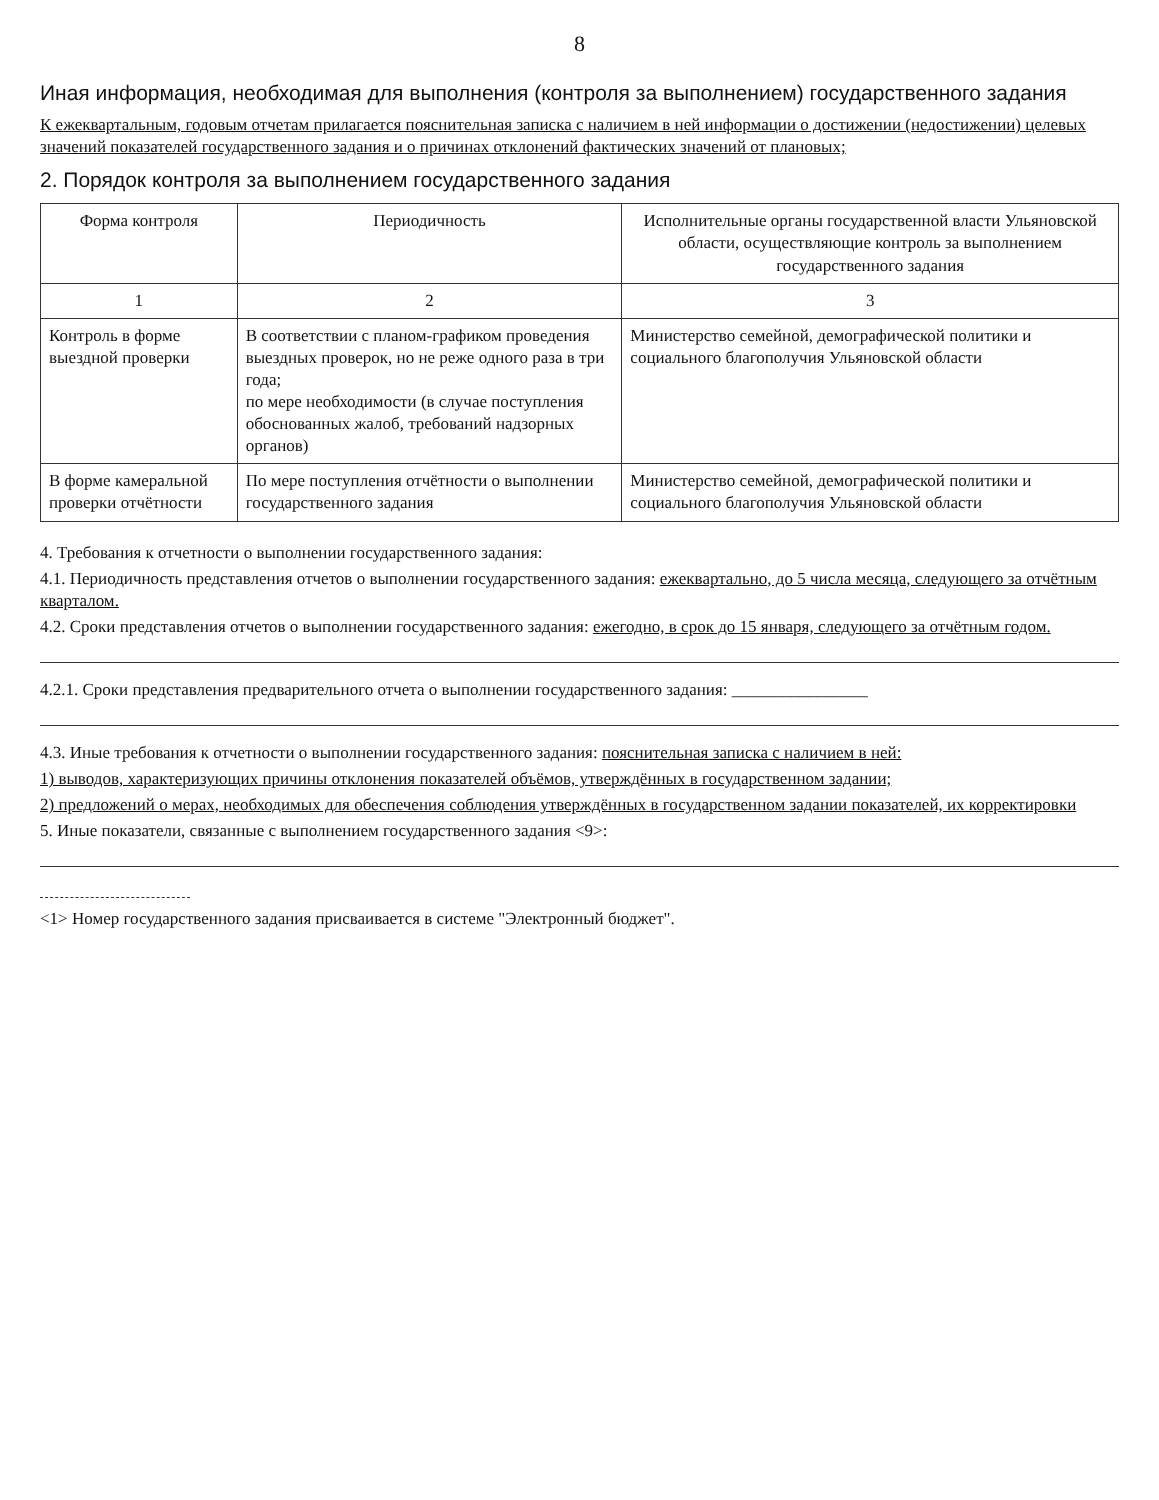8
Иная информация, необходимая для выполнения (контроля за выполнением) государственного задания
К ежеквартальным, годовым отчетам прилагается пояснительная записка с наличием в ней информации о достижении (недостижении) целевых значений показателей государственного задания и о причинах отклонений фактических значений от плановых;
2. Порядок контроля за выполнением государственного задания
| Форма контроля | Периодичность | Исполнительные органы государственной власти Ульяновской области, осуществляющие контроль за выполнением государственного задания |
| --- | --- | --- |
| 1 | 2 | 3 |
| Контроль в форме выездной проверки | В соответствии с планом-графиком проведения выездных проверок, но не реже одного раза в три года; по мере необходимости (в случае поступления обоснованных жалоб, требований надзорных органов) | Министерство семейной, демографической политики и социального благополучия Ульяновской области |
| В форме камеральной проверки отчётности | По мере поступления отчётности о выполнении государственного задания | Министерство семейной, демографической политики и социального благополучия Ульяновской области |
4. Требования к отчетности о выполнении государственного задания:
4.1. Периодичность представления отчетов о выполнении государственного задания: ежеквартально, до 5 числа месяца, следующего за отчётным кварталом.
4.2. Сроки представления отчетов о выполнении государственного задания: ежегодно, в срок до 15 января, следующего за отчётным годом.
4.2.1. Сроки представления предварительного отчета о выполнении государственного задания: ________________
4.3. Иные требования к отчетности о выполнении государственного задания: пояснительная записка с наличием в ней:
1) выводов, характеризующих причины отклонения показателей объёмов, утверждённых в государственном задании;
2) предложений о мерах, необходимых для обеспечения соблюдения утверждённых в государственном задании показателей, их корректировки
5. Иные показатели, связанные с выполнением государственного задания <9>:
<1> Номер государственного задания присваивается в системе "Электронный бюджет".